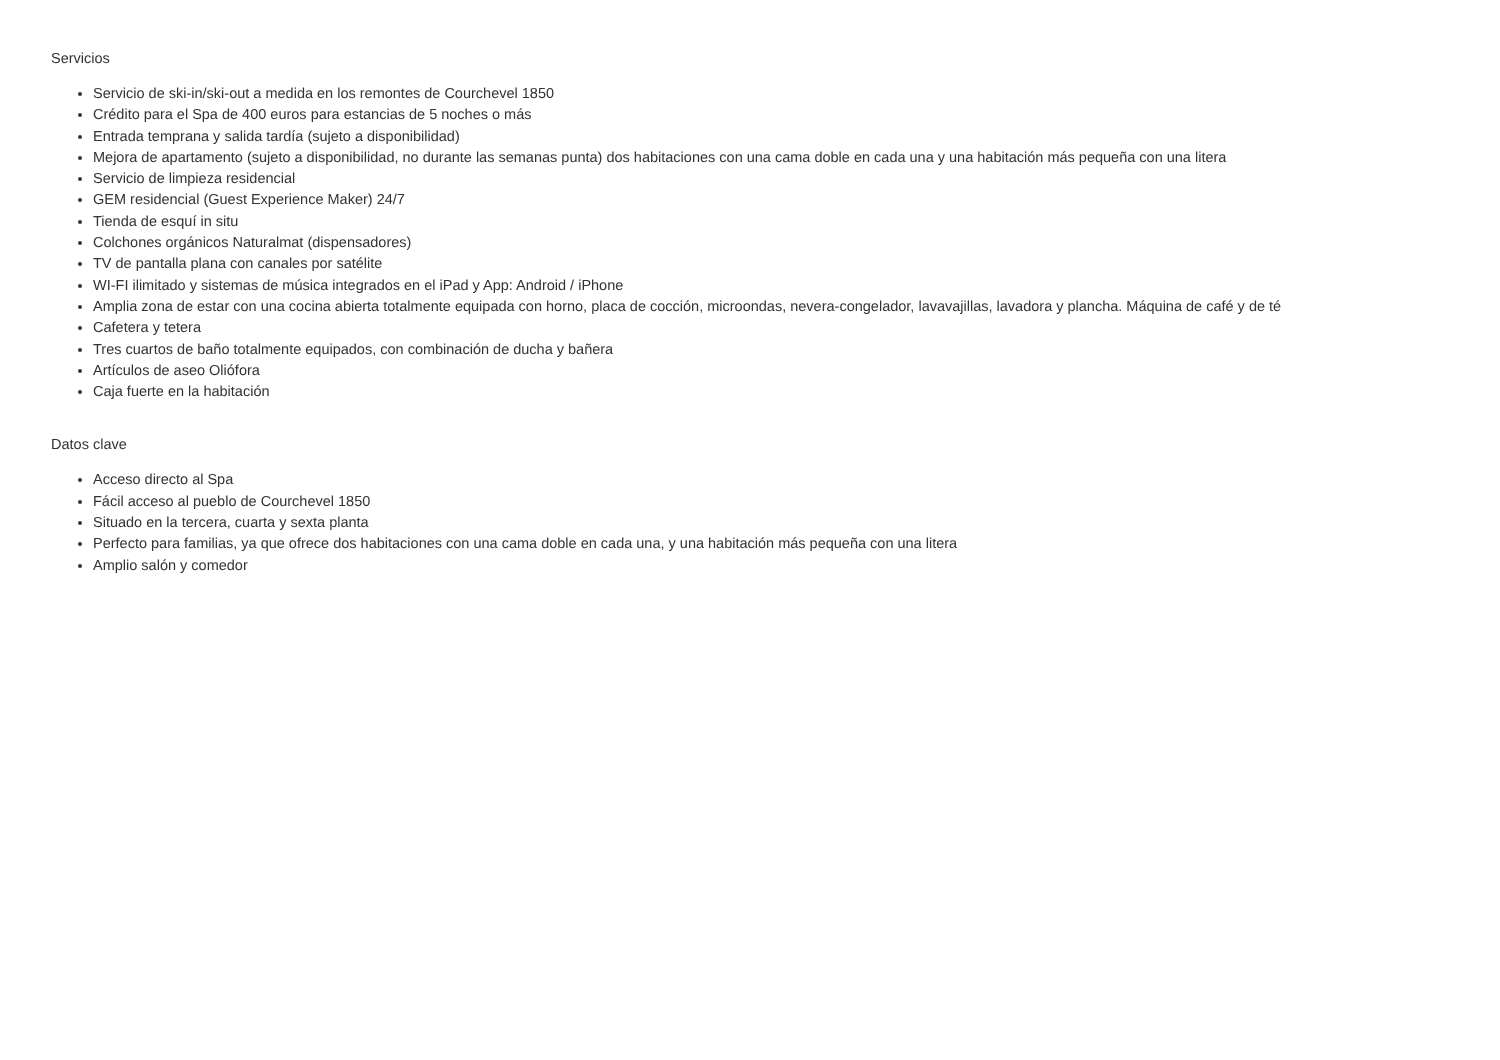Servicios
Servicio de ski-in/ski-out a medida en los remontes de Courchevel 1850
Crédito para el Spa de 400 euros para estancias de 5 noches o más
Entrada temprana y salida tardía (sujeto a disponibilidad)
Mejora de apartamento (sujeto a disponibilidad, no durante las semanas punta) dos habitaciones con una cama doble en cada una y una habitación más pequeña con una litera
Servicio de limpieza residencial
GEM residencial (Guest Experience Maker) 24/7
Tienda de esquí in situ
Colchones orgánicos Naturalmat (dispensadores)
TV de pantalla plana con canales por satélite
WI-FI ilimitado y sistemas de música integrados en el iPad y App: Android / iPhone
Amplia zona de estar con una cocina abierta totalmente equipada con horno, placa de cocción, microondas, nevera-congelador, lavavajillas, lavadora y plancha. Máquina de café y de té
Cafetera y tetera
Tres cuartos de baño totalmente equipados, con combinación de ducha y bañera
Artículos de aseo Oliófora
Caja fuerte en la habitación
Datos clave
Acceso directo al Spa
Fácil acceso al pueblo de Courchevel 1850
Situado en la tercera, cuarta y sexta planta
Perfecto para familias, ya que ofrece dos habitaciones con una cama doble en cada una, y una habitación más pequeña con una litera
Amplio salón y comedor